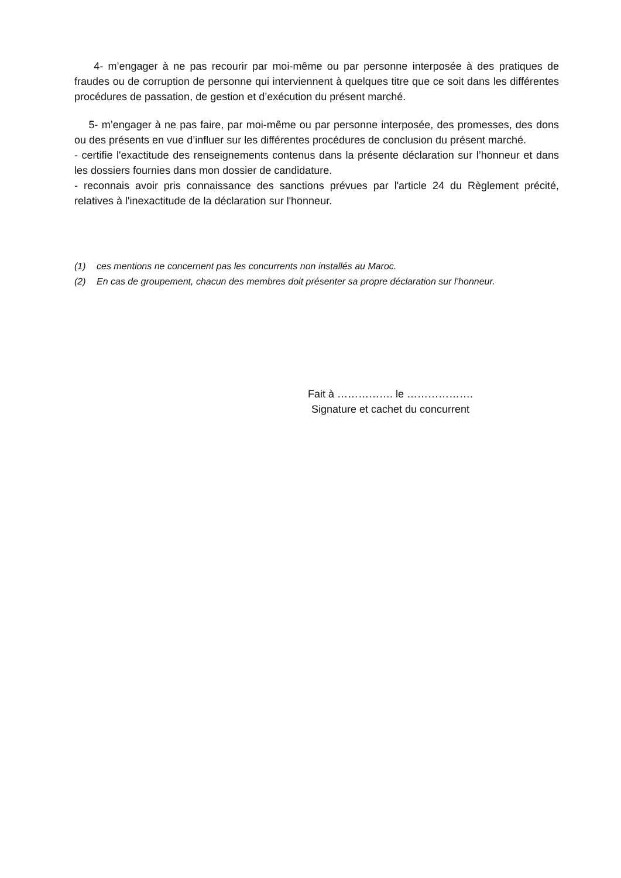4- m’engager à ne pas recourir par moi-même ou par personne interposée à des pratiques de fraudes ou de corruption de personne qui interviennent à quelques titre que ce soit dans les différentes procédures de passation, de gestion et d’exécution du présent marché.
5- m’engager à ne pas faire, par moi-même ou par personne interposée, des promesses, des dons ou des présents en vue d’influer sur les différentes procédures de conclusion du présent marché.
- certifie l'exactitude des renseignements contenus dans la présente déclaration sur l’honneur et dans les dossiers fournies dans mon dossier de candidature.
- reconnais avoir pris connaissance des sanctions prévues par l'article 24 du Règlement précité, relatives à l'inexactitude de la déclaration sur l'honneur.
(1) ces mentions ne concernent pas les concurrents non installés au Maroc.
(2) En cas de groupement, chacun des membres doit présenter sa propre déclaration sur l’honneur.
Fait à ……………. le ……………….
Signature et cachet du concurrent